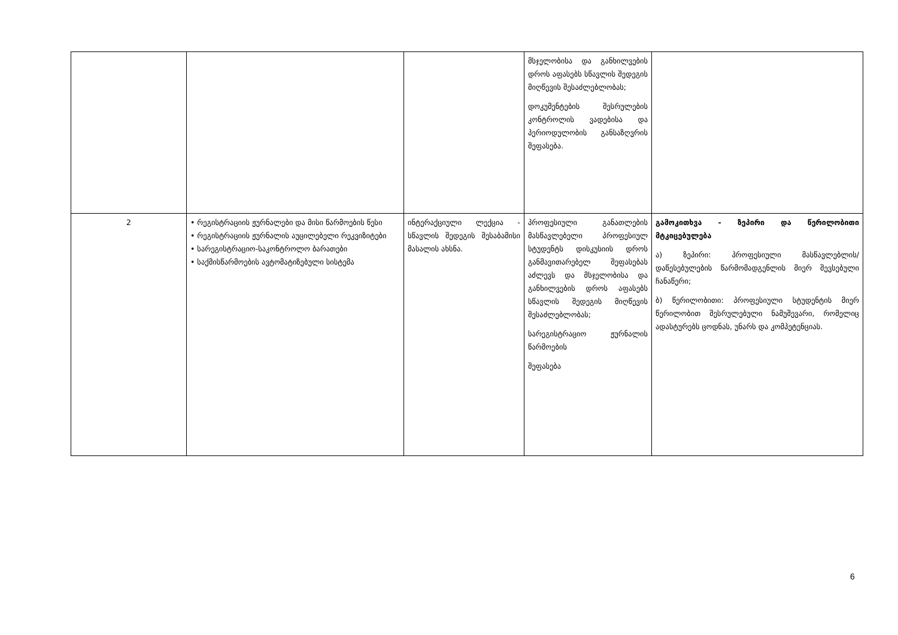| | | | მსჯელობისა და განხილვების დროს აფასებს სწავლის შედეგის მიღწევის შესაძლებლობას; დოკუმენტების შესრულების კონტროლის ვადებისა და პერიოდულობის განსაზღვრის შეფასება. | |
| 2 | • რეგისტრაციის ჟურნალები და მისი წარმოების წესი • რეგისტრაციის ჟურნალის აუცილებელი რეკვიზიტები • სარეგისტრაციო-საკონტროლო ბარათები • საქმისწარმოების ავტომატიზებული სისტემა | ინტერაქციული ლექცია - სწავლის შედეგის შესაბამისი მასალის ახსნა. | პროფესიული განათლების მასწავლებელი პროფესიულ სტუდენტს დისკუსიის დროს განმავითარებელ შეფასებას აძლევს და მსჯელობისა და განხილვების დროს აფასებს სწავლის შედეგის მიღწევის შესაძლებლობას; სარეგისტრაციო ჟურნალის წარმოების შეფასება | გამოკითხვა - ზეპირი და წერილობითი მტკიცებულება ა) ზეპირი: პროფესიული მასწავლებლის/დაწესებულების წარმომადგენლის მიერ შევსებული ჩანაწერი; ბ) წერილობითი: პროფესიული სტუდენტის მიერ წერილობით შესრულებული ნამუშევარი, რომელიც ადასტურებს ცოდნას, უნარს და კომპეტენციას. |
6